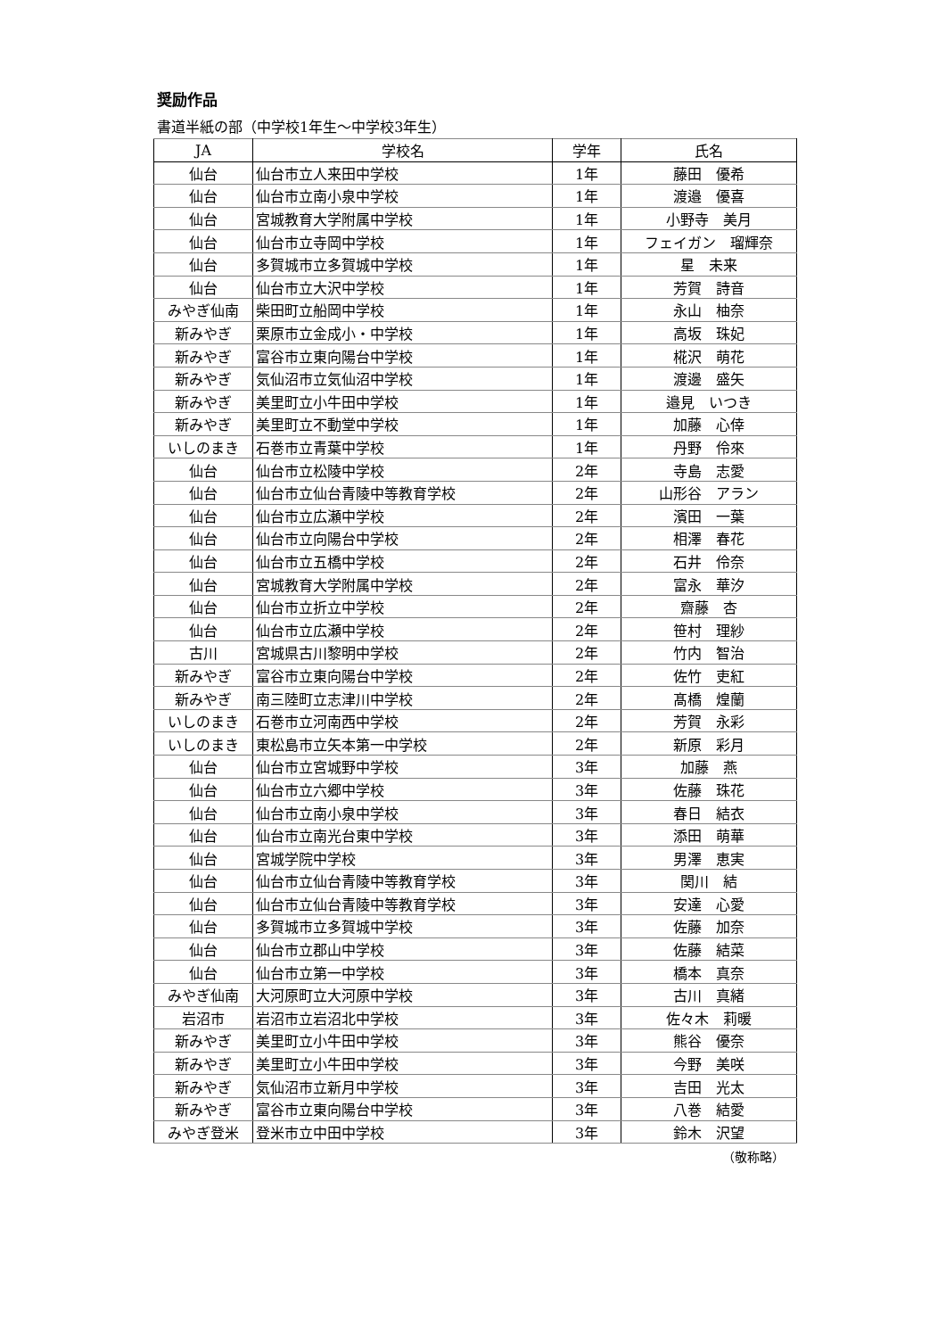奨励作品
書道半紙の部（中学校1年生～中学校3年生）
| JA | 学校名 | 学年 | 氏名 |
| --- | --- | --- | --- |
| 仙台 | 仙台市立人来田中学校 | 1年 | 藤田 優希 |
| 仙台 | 仙台市立南小泉中学校 | 1年 | 渡邉 優喜 |
| 仙台 | 宮城教育大学附属中学校 | 1年 | 小野寺 美月 |
| 仙台 | 仙台市立寺岡中学校 | 1年 | フェイガン 瑠輝奈 |
| 仙台 | 多賀城市立多賀城中学校 | 1年 | 星 未来 |
| 仙台 | 仙台市立大沢中学校 | 1年 | 芳賀 詩音 |
| みやぎ仙南 | 柴田町立船岡中学校 | 1年 | 永山 柚奈 |
| 新みやぎ | 栗原市立金成小・中学校 | 1年 | 高坂 珠妃 |
| 新みやぎ | 富谷市立東向陽台中学校 | 1年 | 椛沢 萌花 |
| 新みやぎ | 気仙沼市立気仙沼中学校 | 1年 | 渡邊 盛矢 |
| 新みやぎ | 美里町立小牛田中学校 | 1年 | 邉見 いつき |
| 新みやぎ | 美里町立不動堂中学校 | 1年 | 加藤 心倖 |
| いしのまき | 石巻市立青葉中学校 | 1年 | 丹野 伶來 |
| 仙台 | 仙台市立松陵中学校 | 2年 | 寺島 志愛 |
| 仙台 | 仙台市立仙台青陵中等教育学校 | 2年 | 山形谷 アラン |
| 仙台 | 仙台市立広瀬中学校 | 2年 | 濱田 一葉 |
| 仙台 | 仙台市立向陽台中学校 | 2年 | 相澤 春花 |
| 仙台 | 仙台市立五橋中学校 | 2年 | 石井 伶奈 |
| 仙台 | 宮城教育大学附属中学校 | 2年 | 富永 華汐 |
| 仙台 | 仙台市立折立中学校 | 2年 | 齋藤 杏 |
| 仙台 | 仙台市立広瀬中学校 | 2年 | 笹村 理紗 |
| 古川 | 宮城県古川黎明中学校 | 2年 | 竹内 智治 |
| 新みやぎ | 富谷市立東向陽台中学校 | 2年 | 佐竹 吏紅 |
| 新みやぎ | 南三陸町立志津川中学校 | 2年 | 髙橋 煌蘭 |
| いしのまき | 石巻市立河南西中学校 | 2年 | 芳賀 永彩 |
| いしのまき | 東松島市立矢本第一中学校 | 2年 | 新原 彩月 |
| 仙台 | 仙台市立宮城野中学校 | 3年 | 加藤 燕 |
| 仙台 | 仙台市立六郷中学校 | 3年 | 佐藤 珠花 |
| 仙台 | 仙台市立南小泉中学校 | 3年 | 春日 結衣 |
| 仙台 | 仙台市立南光台東中学校 | 3年 | 添田 萌華 |
| 仙台 | 宮城学院中学校 | 3年 | 男澤 恵実 |
| 仙台 | 仙台市立仙台青陵中等教育学校 | 3年 | 関川 結 |
| 仙台 | 仙台市立仙台青陵中等教育学校 | 3年 | 安達 心愛 |
| 仙台 | 多賀城市立多賀城中学校 | 3年 | 佐藤 加奈 |
| 仙台 | 仙台市立郡山中学校 | 3年 | 佐藤 結菜 |
| 仙台 | 仙台市立第一中学校 | 3年 | 橋本 真奈 |
| みやぎ仙南 | 大河原町立大河原中学校 | 3年 | 古川 真緒 |
| 岩沼市 | 岩沼市立岩沼北中学校 | 3年 | 佐々木 莉暖 |
| 新みやぎ | 美里町立小牛田中学校 | 3年 | 熊谷 優奈 |
| 新みやぎ | 美里町立小牛田中学校 | 3年 | 今野 美咲 |
| 新みやぎ | 気仙沼市立新月中学校 | 3年 | 吉田 光太 |
| 新みやぎ | 富谷市立東向陽台中学校 | 3年 | 八巻 結愛 |
| みやぎ登米 | 登米市立中田中学校 | 3年 | 鈴木 沢望 |
（敬称略）